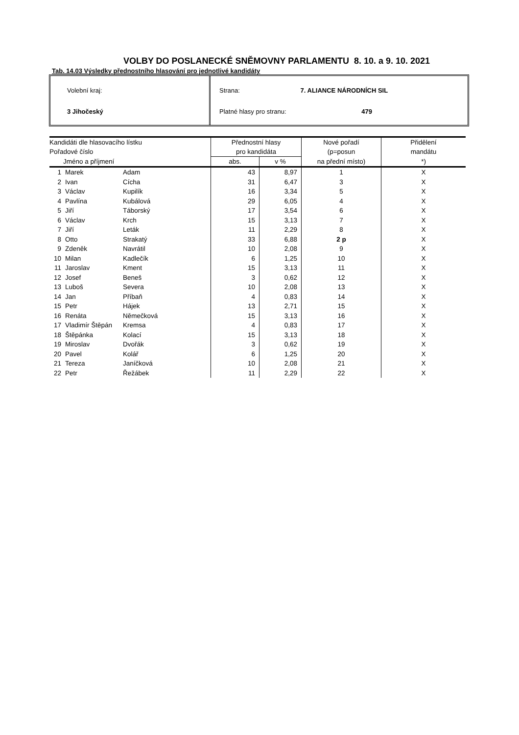VOLBY DO POSLANECKÉ SNĚMOVNY PARLAMENTU 8. 10. a 9. 10. 2021
Tab. 14.03 Výsledky přednostního hlasování pro jednotlivé kandidáty
Volební kraj:
3 Jihočeský
Strana: 7. ALIANCE NÁRODNÍCH SIL
Platné hlasy pro stranu: 479
| Kandidáti dle hlasovacího lístku | | | Přednostní hlasy | | Nové pořadí | Přidělení |
| --- | --- | --- | --- | --- | --- | --- |
| Pořadové číslo | | | pro kandidáta | | (p=posun | mandátu |
| Jméno a příjmení | | | abs. | v % | na přední místo) | *) |
| 1 | Marek | Adam | 43 | 8,97 | 1 | X |
| 2 | Ivan | Cícha | 31 | 6,47 | 3 | X |
| 3 | Václav | Kupilík | 16 | 3,34 | 5 | X |
| 4 | Pavlína | Kubálová | 29 | 6,05 | 4 | X |
| 5 | Jiří | Táborský | 17 | 3,54 | 6 | X |
| 6 | Václav | Krch | 15 | 3,13 | 7 | X |
| 7 | Jiří | Leták | 11 | 2,29 | 8 | X |
| 8 | Otto | Strakatý | 33 | 6,88 | 2 p | X |
| 9 | Zdeněk | Navrátil | 10 | 2,08 | 9 | X |
| 10 | Milan | Kadlečík | 6 | 1,25 | 10 | X |
| 11 | Jaroslav | Kment | 15 | 3,13 | 11 | X |
| 12 | Josef | Beneš | 3 | 0,62 | 12 | X |
| 13 | Luboš | Severa | 10 | 2,08 | 13 | X |
| 14 | Jan | Příbaň | 4 | 0,83 | 14 | X |
| 15 | Petr | Hájek | 13 | 2,71 | 15 | X |
| 16 | Renáta | Němečková | 15 | 3,13 | 16 | X |
| 17 | Vladimír Štěpán | Kremsa | 4 | 0,83 | 17 | X |
| 18 | Štěpánka | Kolací | 15 | 3,13 | 18 | X |
| 19 | Miroslav | Dvořák | 3 | 0,62 | 19 | X |
| 20 | Pavel | Kolář | 6 | 1,25 | 20 | X |
| 21 | Tereza | Janíčková | 10 | 2,08 | 21 | X |
| 22 | Petr | Řežábek | 11 | 2,29 | 22 | X |